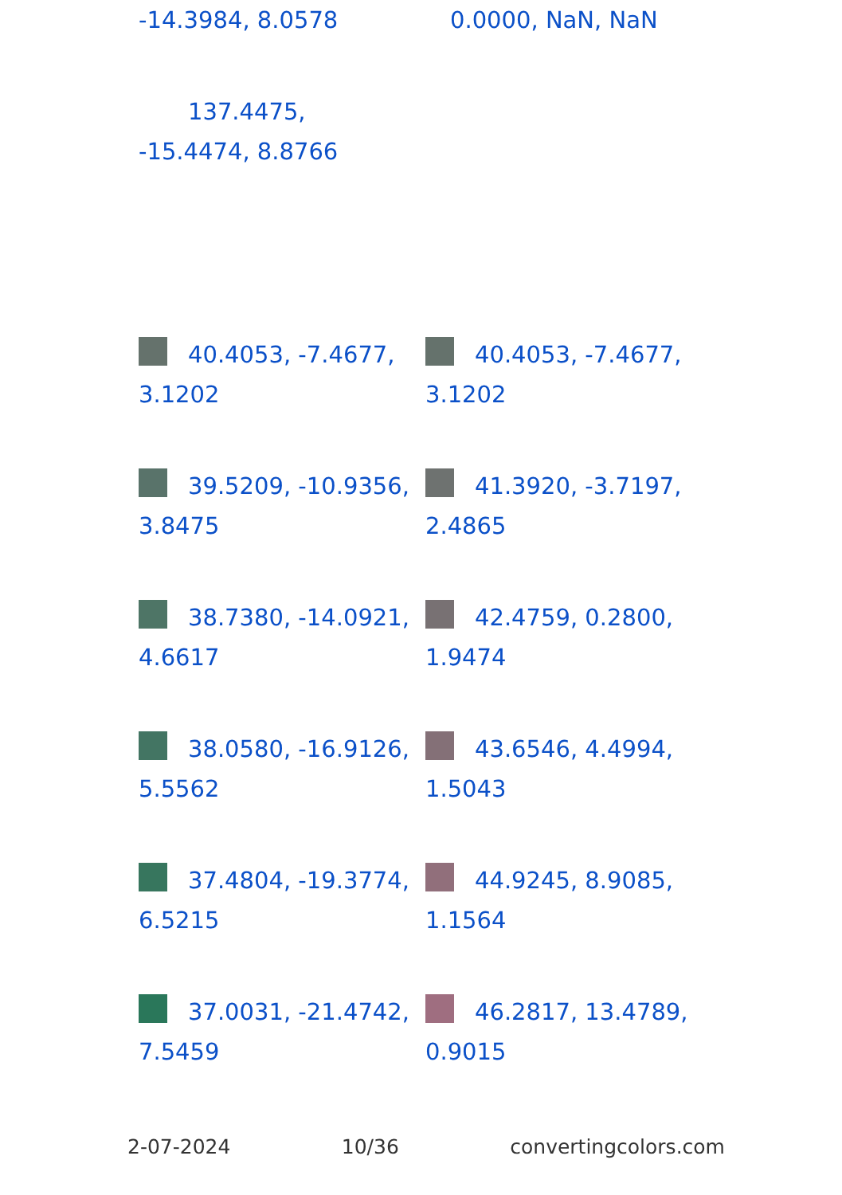-14.3984, 8.0578 0.0000, NaN, NaN
137.4475,
-15.4474, 8.8766
40.4053, -7.4677,
3.1202
40.4053, -7.4677,
3.1202
39.5209, -10.9356,
3.8475
41.3920, -3.7197,
2.4865
38.7380, -14.0921,
4.6617
42.4759, 0.2800,
1.9474
38.0580, -16.9126,
5.5562
43.6546, 4.4994,
1.5043
37.4804, -19.3774,
6.5215
44.9245, 8.9085,
1.1564
37.0031, -21.4742,
7.5459
46.2817, 13.4789,
0.9015
2-07-2024 10/36 convertingcolors.com